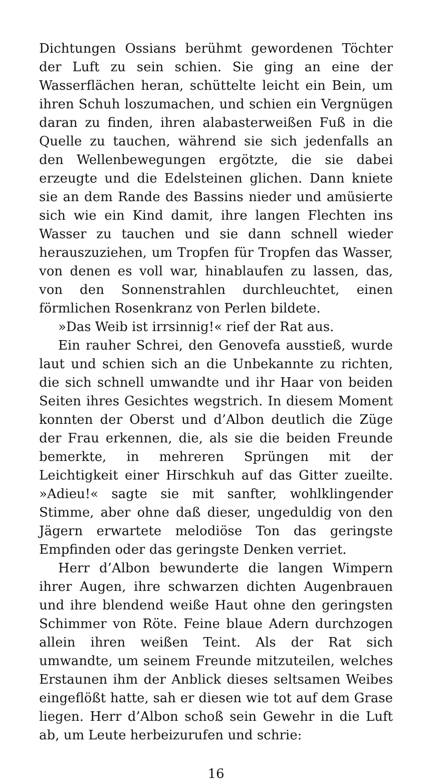Dichtungen Ossians berühmt gewordenen Töchter der Luft zu sein schien. Sie ging an eine der Wasserflächen heran, schüttelte leicht ein Bein, um ihren Schuh loszumachen, und schien ein Vergnügen daran zu finden, ihren alabasterweißen Fuß in die Quelle zu tauchen, während sie sich jedenfalls an den Wellenbewegungen ergötzte, die sie dabei erzeugte und die Edelsteinen glichen. Dann kniete sie an dem Rande des Bassins nieder und amüsierte sich wie ein Kind damit, ihre langen Flechten ins Wasser zu tauchen und sie dann schnell wieder herauszuziehen, um Tropfen für Tropfen das Wasser, von denen es voll war, hinablaufen zu lassen, das, von den Sonnenstrahlen durchleuchtet, einen förmlichen Rosenkranz von Perlen bildete.
»Das Weib ist irrsinnig!« rief der Rat aus.
Ein rauher Schrei, den Genovefa ausstieß, wurde laut und schien sich an die Unbekannte zu richten, die sich schnell umwandte und ihr Haar von beiden Seiten ihres Gesichtes wegstrich. In diesem Moment konnten der Oberst und d’Albon deutlich die Züge der Frau erkennen, die, als sie die beiden Freunde bemerkte, in mehreren Sprüngen mit der Leichtigkeit einer Hirschkuh auf das Gitter zueilte. »Adieu!« sagte sie mit sanfter, wohlklingender Stimme, aber ohne daß dieser, ungeduldig von den Jägern erwartete melodiöse Ton das geringste Empfinden oder das geringste Denken verriet.
Herr d’Albon bewunderte die langen Wimpern ihrer Augen, ihre schwarzen dichten Augenbrauen und ihre blendend weiße Haut ohne den geringsten Schimmer von Röte. Feine blaue Adern durchzogen allein ihren weißen Teint. Als der Rat sich umwandte, um seinem Freunde mitzuteilen, welches Erstaunen ihm der Anblick dieses seltsamen Weibes eingeflößt hatte, sah er diesen wie tot auf dem Grase liegen. Herr d’Albon schoß sein Gewehr in die Luft ab, um Leute herbeizurufen und schrie:
16